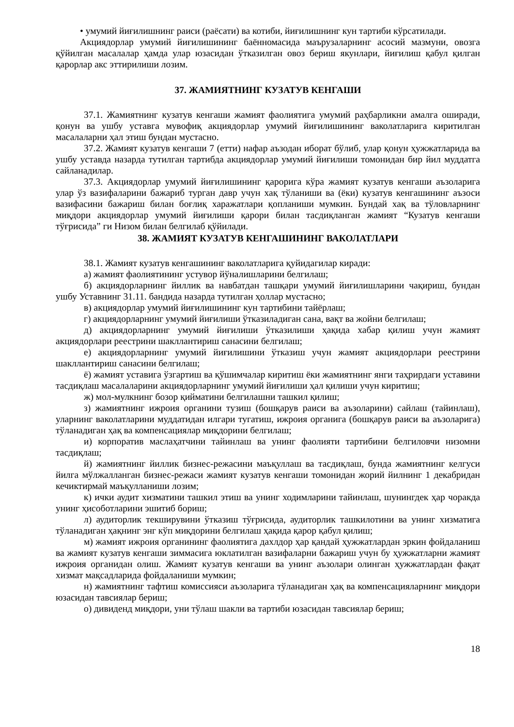• умумий йиғилишнинг раиси (раёсати) ва котиби, йиғилишнинг кун тартиби кўрсатилади.
Акциядорлар умумий йиғилишининг баённомасида маърузаларнинг асосий мазмуни, овозга қўйилган масалалар ҳамда улар юзасидан ўтказилган овоз бериш якунлари, йиғилиш қабул қилган қарорлар акс эттирилиши лозим.
37. ЖАМИЯТНИНГ КУЗАТУВ КЕНГАШИ
37.1. Жамиятнинг кузатув кенгаши жамият фаолиятига умумий раҳбарликни амалга оширади, қонун ва ушбу уставга мувофиқ акциядорлар умумий йиғилишининг ваколатларига киритилган масалаларни ҳал этиш бундан мустасно.
37.2. Жамият кузатув кенгаши 7 (етти) нафар аъзодан иборат бўлиб, улар қонун ҳужжатларида ва ушбу уставда назарда тутилган тартибда акциядорлар умумий йиғилиши томонидан бир йил муддатга сайланадилар.
37.3. Акциядорлар умумий йиғилишининг қарорига кўра жамият кузатув кенгаши аъзоларига улар ўз вазифаларини бажариб турган давр учун хақ тўланиши ва (ёки) кузатув кенгашининг аъзоси вазифасини бажариш билан боғлиқ харажатлари қопланиши мумкин. Бундай хақ ва тўловларнинг миқдори акциядорлар умумий йиғилиши қарори билан тасдиқланган жамият “Кузатув кенгаши тўғрисида” ги Низом билан белгилаб қўйилади.
38. ЖАМИЯТ КУЗАТУВ КЕНГАШИНИНГ ВАКОЛАТЛАРИ
38.1. Жамият кузатув кенгашининг ваколатларига қуйидагилар киради:
а) жамият фаолиятининг устувор йўналишларини белгилаш;
б) акциядорларнинг йиллик ва навбатдан ташқари умумий йиғилишларини чақириш, бундан ушбу Уставнинг 31.11. бандида назарда тутилган ҳоллар мустасно;
в) акциядорлар умумий йиғилишининг кун тартибини тайёрлаш;
г) акциядорларнинг умумий йиғилиши ўтказиладиган сана, вақт ва жойни белгилаш;
д) акциядорларнинг умумий йиғилиши ўтказилиши ҳақида хабар қилиш учун жамият акциядорлари реестрини шакллантириш санасини белгилаш;
е) акциядорларнинг умумий йиғилишини ўтказиш учун жамият акциядорлари реестрини шакллантириш санасини белгилаш;
ё) жамият уставига ўзгартиш ва қўшимчалар киритиш ёки жамиятнинг янги таҳрирдаги уставини тасдиқлаш масалаларини акциядорларнинг умумий йиғилиши ҳал қилиши учун киритиш;
ж) мол-мулкнинг бозор қийматини белгилашни ташкил қилиш;
з) жамиятнинг ижроия органини тузиш (бошқарув раиси ва аъзоларини) сайлаш (тайинлаш), уларнинг ваколатларини муддатидан илгари тугатиш, ижроия органига (бошқарув раиси ва аъзоларига) тўланадиган ҳақ ва компенсациялар миқдорини белгилаш;
и) корпоратив маслаҳатчини тайинлаш ва унинг фаолияти тартибини белгиловчи низомни тасдиқлаш;
й) жамиятнинг йиллик бизнес-режасини маъқуллаш ва тасдиқлаш, бунда жамиятнинг келгуси йилга мўлжалланган бизнес-режаси жамият кузатув кенгаши томонидан жорий йилнинг 1 декабридан кечиктирмай маъқулланиши лозим;
к) ички аудит хизматини ташкил этиш ва унинг ходимларини тайинлаш, шунингдек ҳар чоракда унинг ҳисоботларини эшитиб бориш;
л) аудиторлик текширувини ўтказиш тўғрисида, аудиторлик ташкилотини ва унинг хизматига тўланадиган ҳақнинг энг кўп миқдорини белгилаш ҳақида қарор қабул қилиш;
м) жамият ижроия органининг фаолиятига дахлдор ҳар қандай ҳужжатлардан эркин фойдаланиш ва жамият кузатув кенгаши зиммасига юклатилган вазифаларни бажариш учун бу ҳужжатларни жамият ижроия органидан олиш. Жамият кузатув кенгаши ва унинг аъзолари олинган ҳужжатлардан фақат хизмат мақсадларида фойдаланиши мумкин;
н) жамиятнинг тафтиш комиссияси аъзоларига тўланадиган ҳақ ва компенсацияларнинг миқдори юзасидан тавсиялар бериш;
о) дивиденд миқдори, уни тўлаш шакли ва тартиби юзасидан тавсиялар бериш;
18